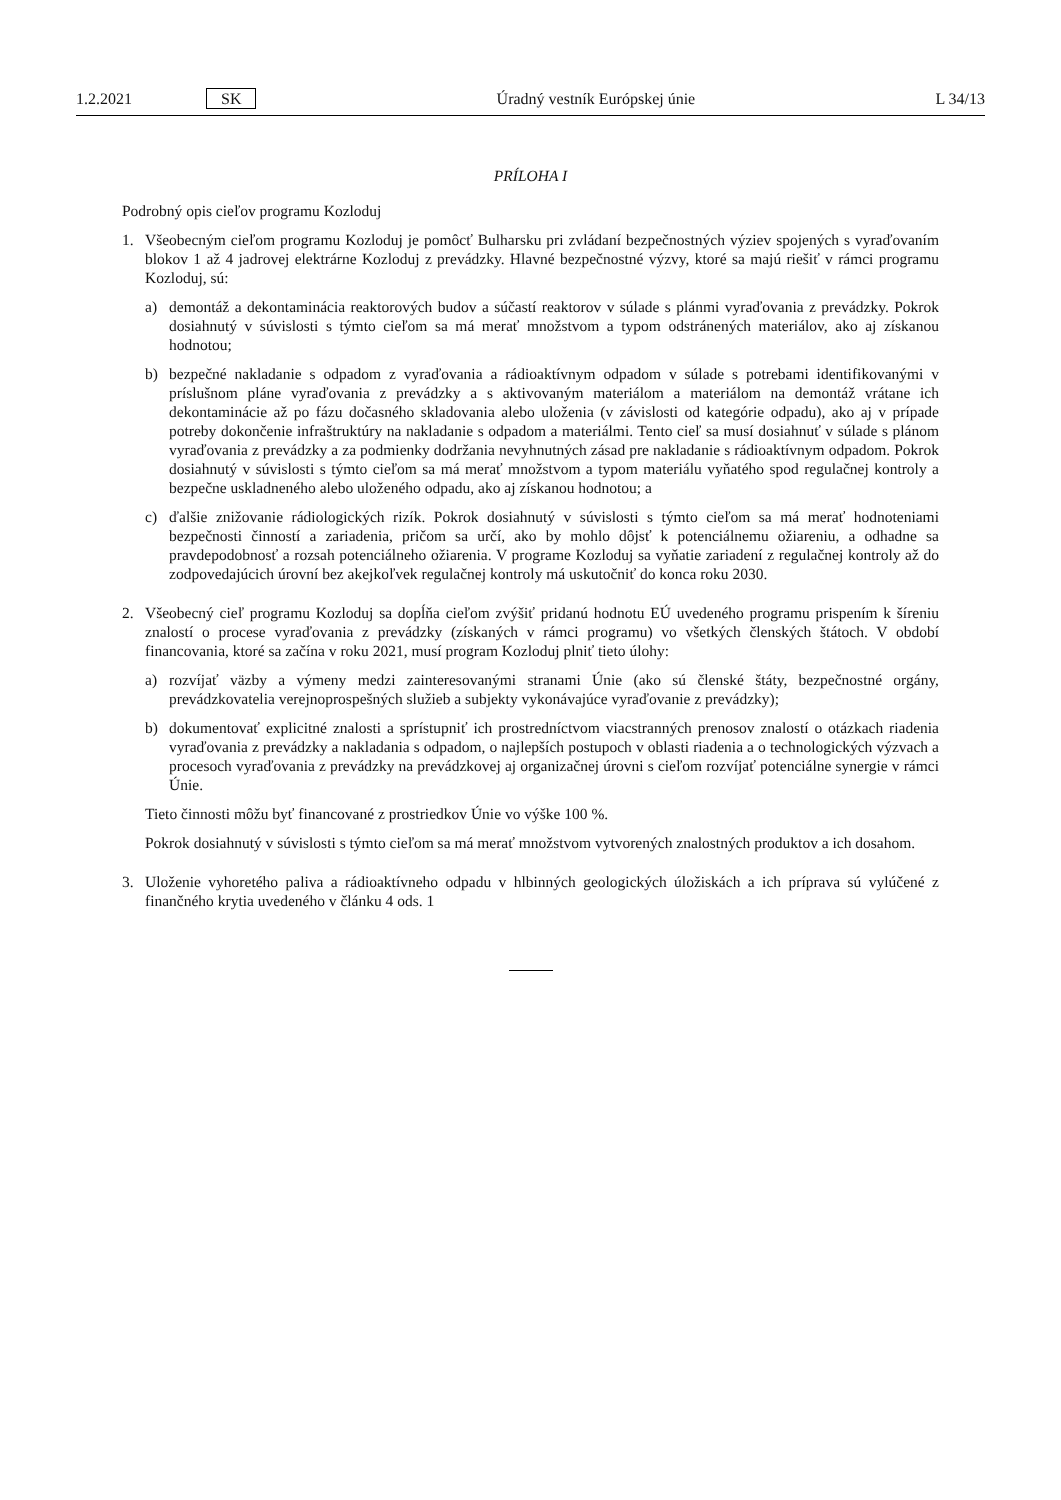1.2.2021 SK Úradný vestník Európskej únie L 34/13
PRÍLOHA I
Podrobný opis cieľov programu Kozloduj
1. Všeobecným cieľom programu Kozloduj je pomôcť Bulharsku pri zvládaní bezpečnostných výziev spojených s vyraďovaním blokov 1 až 4 jadrovej elektrárne Kozloduj z prevádzky. Hlavné bezpečnostné výzvy, ktoré sa majú riešiť v rámci programu Kozloduj, sú:
a) demontáž a dekontaminácia reaktorových budov a súčastí reaktorov v súlade s plánmi vyraďovania z prevádzky. Pokrok dosiahnutý v súvislosti s týmto cieľom sa má merať množstvom a typom odstránených materiálov, ako aj získanou hodnotou;
b) bezpečné nakladanie s odpadom z vyraďovania a rádioaktívnym odpadom v súlade s potrebami identifikovanými v príslušnom pláne vyraďovania z prevádzky a s aktivovaným materiálom a materiálom na demontáž vrátane ich dekontaminácie až po fázu dočasného skladovania alebo uloženia (v závislosti od kategórie odpadu), ako aj v prípade potreby dokončenie infraštruktúry na nakladanie s odpadom a materiálmi. Tento cieľ sa musí dosiahnuť v súlade s plánom vyraďovania z prevádzky a za podmienky dodržania nevyhnutných zásad pre nakladanie s rádioaktívnym odpadom. Pokrok dosiahnutý v súvislosti s týmto cieľom sa má merať množstvom a typom materiálu vyňatého spod regulačnej kontroly a bezpečne uskladneného alebo uloženého odpadu, ako aj získanou hodnotou; a
c) ďalšie znižovanie rádiologických rizík. Pokrok dosiahnutý v súvislosti s týmto cieľom sa má merať hodnoteniami bezpečnosti činností a zariadenia, pričom sa určí, ako by mohlo dôjsť k potenciálnemu ožiareniu, a odhadne sa pravdepodobnosť a rozsah potenciálneho ožiarenia. V programe Kozloduj sa vyňatie zariadení z regulačnej kontroly až do zodpovedajúcich úrovní bez akejkoľvek regulačnej kontroly má uskutočniť do konca roku 2030.
2. Všeobecný cieľ programu Kozloduj sa dopĺňa cieľom zvýšiť pridanú hodnotu EÚ uvedeného programu prispením k šíreniu znalostí o procese vyraďovania z prevádzky (získaných v rámci programu) vo všetkých členských štátoch. V období financovania, ktoré sa začína v roku 2021, musí program Kozloduj plniť tieto úlohy:
a) rozvíjať väzby a výmeny medzi zainteresovanými stranami Únie (ako sú členské štáty, bezpečnostné orgány, prevádzkovatelia verejnoprospešných služieb a subjekty vykonávajúce vyraďovanie z prevádzky);
b) dokumentovať explicitné znalosti a sprístupniť ich prostredníctvom viacstranných prenosov znalostí o otázkach riadenia vyraďovania z prevádzky a nakladania s odpadom, o najlepších postupoch v oblasti riadenia a o technologických výzvach a procesoch vyraďovania z prevádzky na prevádzkovej aj organizačnej úrovni s cieľom rozvíjať potenciálne synergie v rámci Únie.
Tieto činnosti môžu byť financované z prostriedkov Únie vo výške 100 %.
Pokrok dosiahnutý v súvislosti s týmto cieľom sa má merať množstvom vytvorených znalostných produktov a ich dosahom.
3. Uloženie vyhoretého paliva a rádioaktívneho odpadu v hlbinných geologických úložiskách a ich príprava sú vylúčené z finančného krytia uvedeného v článku 4 ods. 1